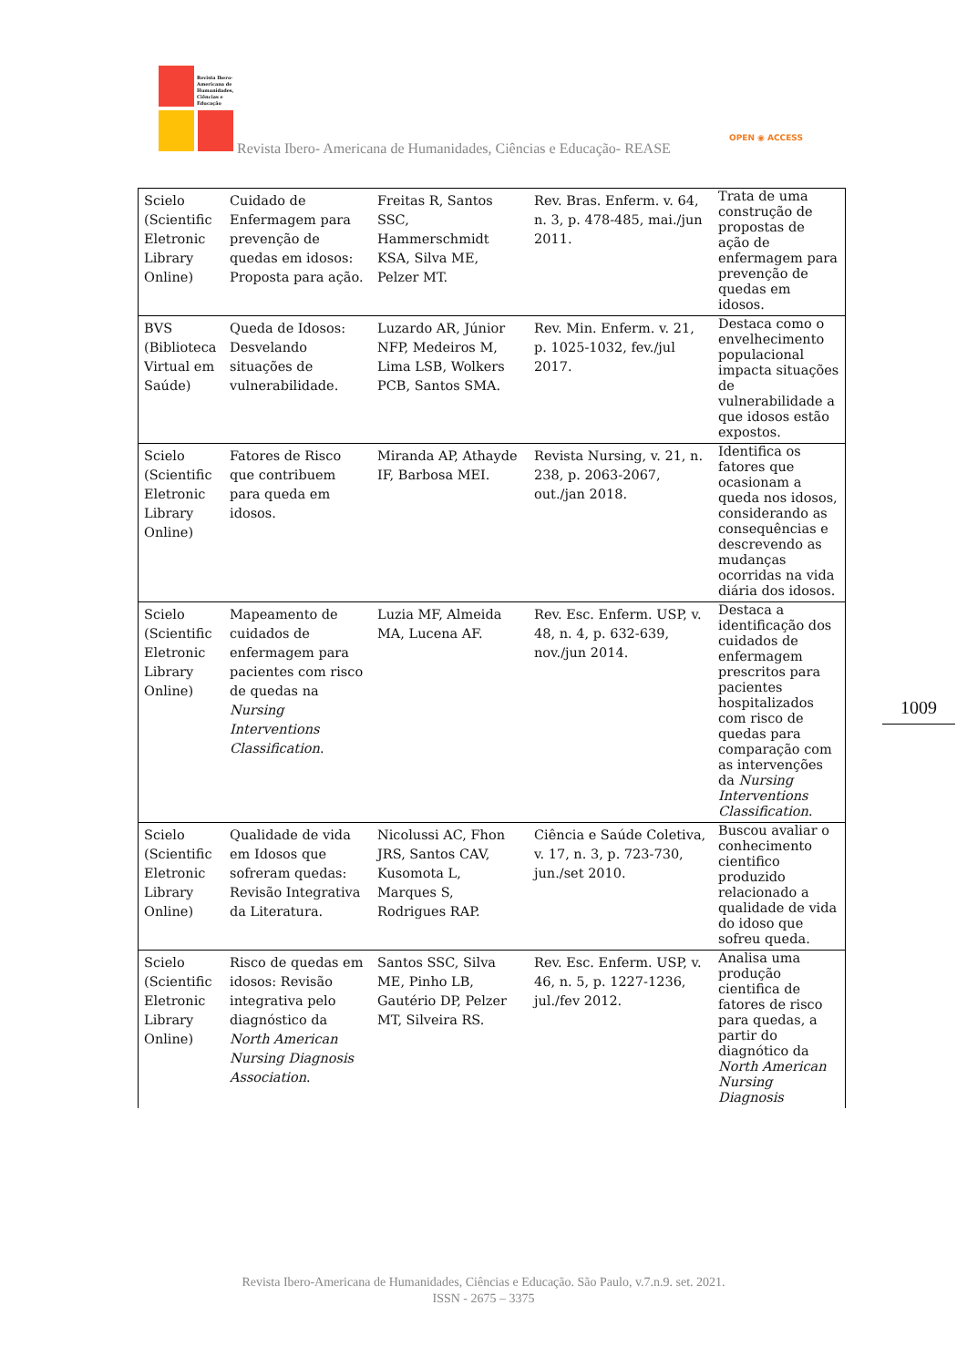Revista Ibero-
Americana de
Humanidades,
Ciências e
Educação
Revista Ibero- Americana de Humanidades, Ciências e Educação- REASE
OPEN ◉ ACCESS
| Scielo (Scientific Eletronic Library Online) | Cuidado de Enfermagem para prevenção de quedas em idosos: Proposta para ação. | Freitas R, Santos SSC, Hammerschmidt KSA, Silva ME, Pelzer MT. | Rev. Bras. Enferm. v. 64, n. 3, p. 478-485, mai./jun 2011. | Trata de uma construção de propostas de ação de enfermagem para prevenção de quedas em idosos. |
| BVS (Biblioteca Virtual em Saúde) | Queda de Idosos: Desvelando situações de vulnerabilidade. | Luzardo AR, Júnior NFP, Medeiros M, Lima LSB, Wolkers PCB, Santos SMA. | Rev. Min. Enferm. v. 21, p. 1025-1032, fev./jul 2017. | Destaca como o envelhecimento populacional impacta situações de vulnerabilidade a que idosos estão expostos. |
| Scielo (Scientific Eletronic Library Online) | Fatores de Risco que contribuem para queda em idosos. | Miranda AP, Athayde IF, Barbosa MEI. | Revista Nursing, v. 21, n. 238, p. 2063-2067, out./jan 2018. | Identifica os fatores que ocasionam a queda nos idosos, considerando as consequências e descrevendo as mudanças ocorridas na vida diária dos idosos. |
| Scielo (Scientific Eletronic Library Online) | Mapeamento de cuidados de enfermagem para pacientes com risco de quedas na Nursing Interventions Classification . | Luzia MF, Almeida MA, Lucena AF. | Rev. Esc. Enferm. USP, v. 48, n. 4, p. 632-639, nov./jun 2014. | Destaca a identificação dos cuidados de enfermagem prescritos para pacientes hospitalizados com risco de quedas para comparação com as intervenções da Nursing Interventions Classification . |
| Scielo (Scientific Eletronic Library Online) | Qualidade de vida em Idosos que sofreram quedas: Revisão Integrativa da Literatura. | Nicolussi AC, Fhon JRS, Santos CAV, Kusomota L, Marques S, Rodrigues RAP. | Ciência e Saúde Coletiva, v. 17, n. 3, p. 723-730, jun./set 2010. | Buscou avaliar o conhecimento cientifico produzido relacionado a qualidade de vida do idoso que sofreu queda. |
| Scielo (Scientific Eletronic Library Online) | Risco de quedas em idosos: Revisão integrativa pelo diagnóstico da North American Nursing Diagnosis Association . | Santos SSC, Silva ME, Pinho LB, Gautério DP, Pelzer MT, Silveira RS. | Rev. Esc. Enferm. USP, v. 46, n. 5, p. 1227-1236, jul./fev 2012. | Analisa uma produção cientifica de fatores de risco para quedas, a partir do diagnótico da North American Nursing Diagnosis |
1009
Revista Ibero-Americana de Humanidades, Ciências e Educação. São Paulo, v.7.n.9. set. 2021.
ISSN - 2675 – 3375